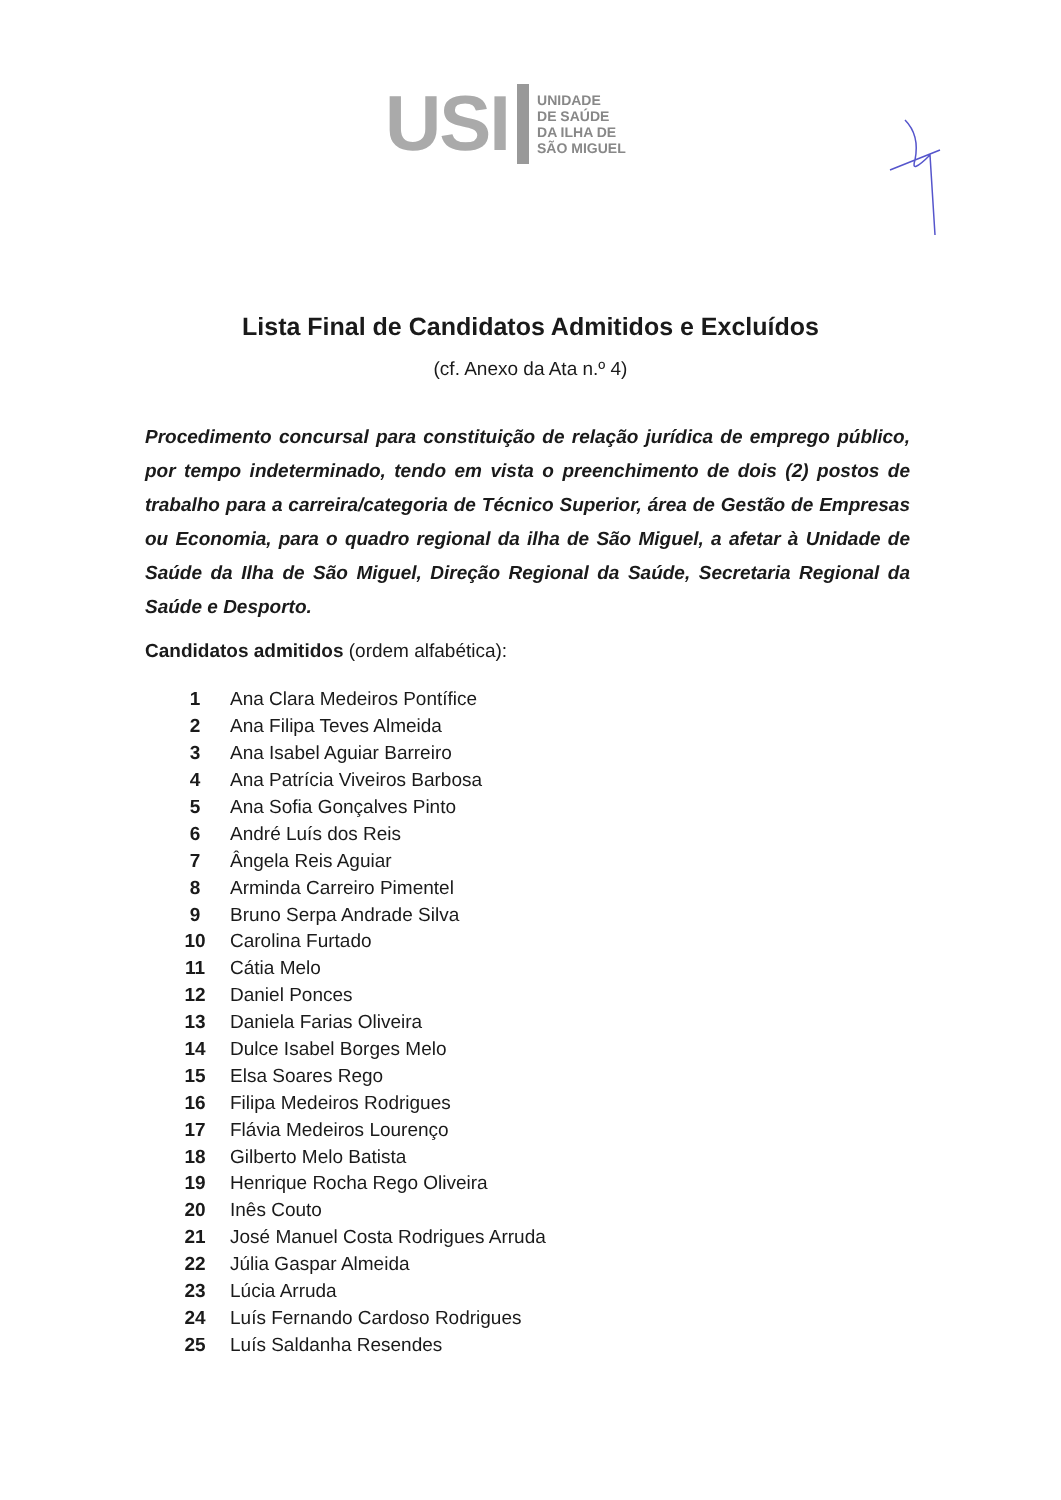USI UNIDADE
DE SAÚDE
DA ILHA DE
SÃO MIGUEL
Lista Final de Candidatos Admitidos e Excluídos
(cf. Anexo da Ata n.º 4)
Procedimento concursal para constituição de relação jurídica de emprego público, por tempo indeterminado, tendo em vista o preenchimento de dois (2) postos de trabalho para a carreira/categoria de Técnico Superior, área de Gestão de Empresas ou Economia, para o quadro regional da ilha de São Miguel, a afetar à Unidade de Saúde da Ilha de São Miguel, Direção Regional da Saúde, Secretaria Regional da Saúde e Desporto.
Candidatos admitidos (ordem alfabética):
| 1 | Ana Clara Medeiros Pontífice |
| 2 | Ana Filipa Teves Almeida |
| 3 | Ana Isabel Aguiar Barreiro |
| 4 | Ana Patrícia Viveiros Barbosa |
| 5 | Ana Sofia Gonçalves Pinto |
| 6 | André Luís dos Reis |
| 7 | Ângela Reis Aguiar |
| 8 | Arminda Carreiro Pimentel |
| 9 | Bruno Serpa Andrade Silva |
| 10 | Carolina Furtado |
| 11 | Cátia Melo |
| 12 | Daniel Ponces |
| 13 | Daniela Farias Oliveira |
| 14 | Dulce Isabel Borges Melo |
| 15 | Elsa Soares Rego |
| 16 | Filipa Medeiros Rodrigues |
| 17 | Flávia Medeiros Lourenço |
| 18 | Gilberto Melo Batista |
| 19 | Henrique Rocha Rego Oliveira |
| 20 | Inês Couto |
| 21 | José Manuel Costa Rodrigues Arruda |
| 22 | Júlia Gaspar Almeida |
| 23 | Lúcia Arruda |
| 24 | Luís Fernando Cardoso Rodrigues |
| 25 | Luís Saldanha Resendes |